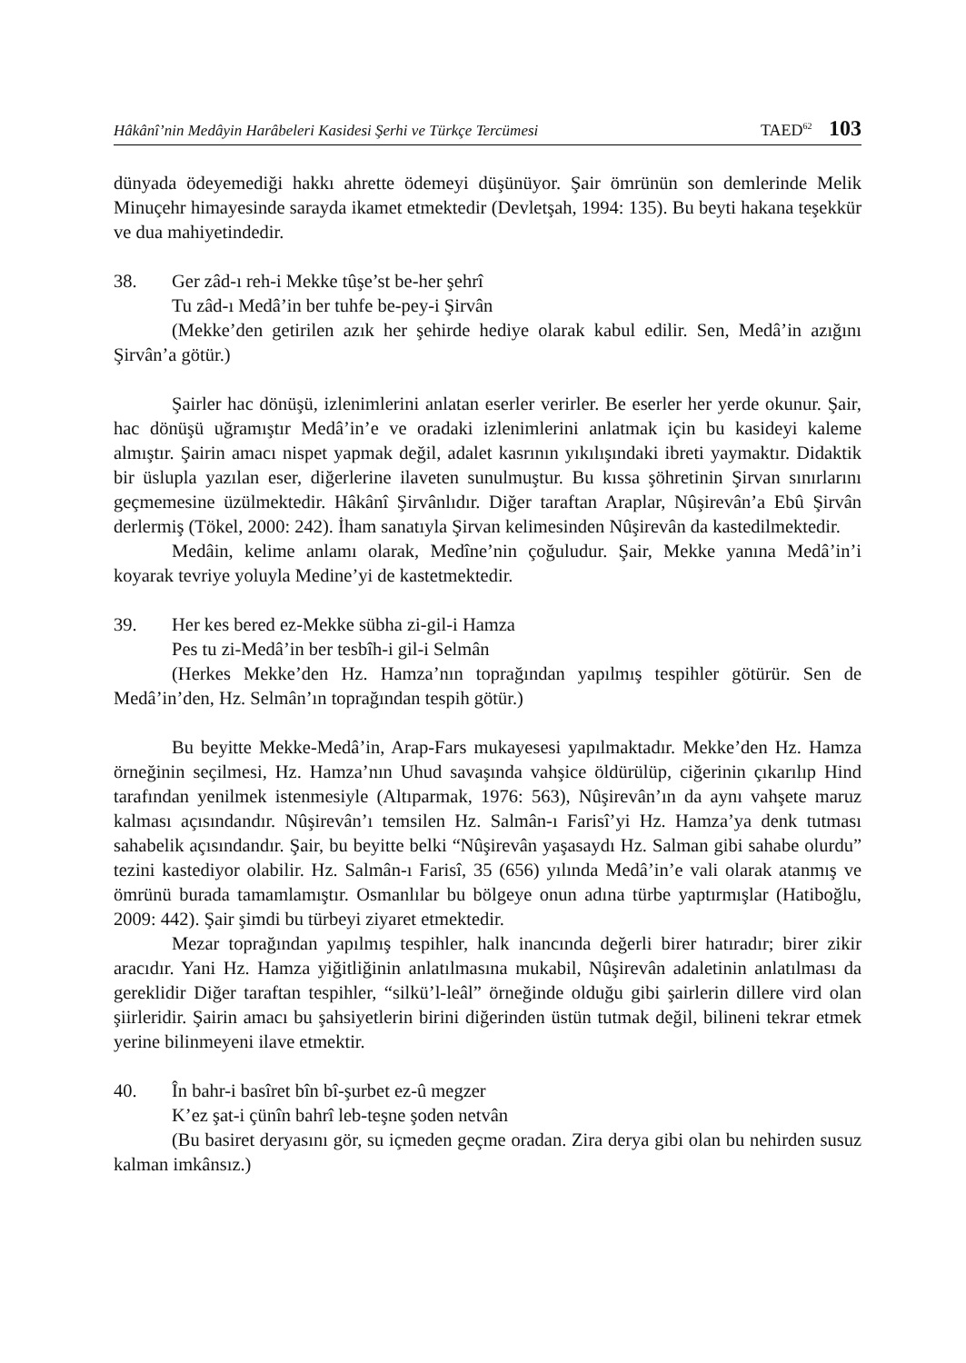Hâkânî’nin Medâyin Harâbeleri Kasidesi Şerhi ve Türkçe Tercümesi TAED<sup>62</sup> 103
dünyada ödeyemediği hakkı ahrette ödemeyi düşünüyor. Şair ömrünün son demlerinde Melik Minuçehr himayesinde sarayda ikamet etmektedir (Devletşah, 1994: 135). Bu beyti hakana teşekkür ve dua mahiyetindedir.
38. Ger zâd-ı reh-i Mekke tûşe’st be-her şehrî
Tu zâd-ı Medâ’in ber tuhfe be-pey-i Şirvân
(Mekke’den getirilen azık her şehirde hediye olarak kabul edilir. Sen, Medâ’in azığını Şirvân’a götür.)
Şairler hac dönüşü, izlenimlerini anlatan eserler verirler. Be eserler her yerde okunur. Şair, hac dönüşü uğramıştır Medâ’in’e ve oradaki izlenimlerini anlatmak için bu kasideyi kaleme almıştır. Şairin amacı nispet yapmak değil, adalet kasrının yıkılışındaki ibreti yaymaktır. Didaktik bir üslupla yazılan eser, diğerlerine ilaveten sunulmuştur. Bu kıssa şöhretinin Şirvan sınırlarını geçmemesine üzülmektedir. Hâkânî Şirvânlıdır. Diğer taraftan Araplar, Nûşirevân’a Ebû Şirvân derlermiş (Tökel, 2000: 242). İham sanatıyla Şirvan kelimesinden Nûşirevân da kastedilmektedir.
Medâin, kelime anlamı olarak, Medîne’nin çoğuludur. Şair, Mekke yanına Medâ’in’i koyarak tevriye yoluyla Medine’yi de kastetmektedir.
39. Her kes bered ez-Mekke sübha zi-gil-i Hamza
Pes tu zi-Medâ’in ber tesbîh-i gil-i Selmân
(Herkes Mekke’den Hz. Hamza’nın toprağından yapılmış tespihler götürür. Sen de Medâ’in’den, Hz. Selmân’ın toprağından tespih götür.)
Bu beyitte Mekke-Medâ’in, Arap-Fars mukayesesi yapılmaktadır. Mekke’den Hz. Hamza örneğinin seçilmesi, Hz. Hamza’nın Uhud savaşında vahşice öldürülüp, ciğerinin çıkarılıp Hind tarafından yenilmek istenmesiyle (Altıparmak, 1976: 563), Nûşirevân’ın da aynı vahşete maruz kalması açısındandır. Nûşirevân’ı temsilen Hz. Salmân-ı Farisî’yi Hz. Hamza’ya denk tutması sahabelik açısındandır. Şair, bu beyitte belki “Nûşirevân yaşasaydı Hz. Salman gibi sahabe olurdu” tezini kastediyor olabilir. Hz. Salmân-ı Farisî, 35 (656) yılında Medâ’in’e vali olarak atanmış ve ömrünü burada tamamlamıştır. Osmanlılar bu bölgeye onun adına türbe yaptırmışlar (Hatiboğlu, 2009: 442). Şair şimdi bu türbeyi ziyaret etmektedir.
Mezar toprağından yapılmış tespihler, halk inancında değerli birer hatıradır; birer zikir aracıdır. Yani Hz. Hamza yiğitliğinin anlatılmasına mukabil, Nûşirevân adaletinin anlatılması da gereklidir Diğer taraftan tespihler, “silkü’l-leâl” örneğinde olduğu gibi şairlerin dillere vird olan şiirleridir. Şairin amacı bu şahsiyetlerin birini diğerinden üstün tutmak değil, bilineni tekrar etmek yerine bilinmeyeni ilave etmektir.
40. În bahr-i basîret bîn bî-şurbet ez-û megzer
K’ez şat-i çünîn bahrî leb-teşne şoden netvân
(Bu basiret deryasını gör, su içmeden geçme oradan. Zira derya gibi olan bu nehirden susuz kalman imkânsız.)